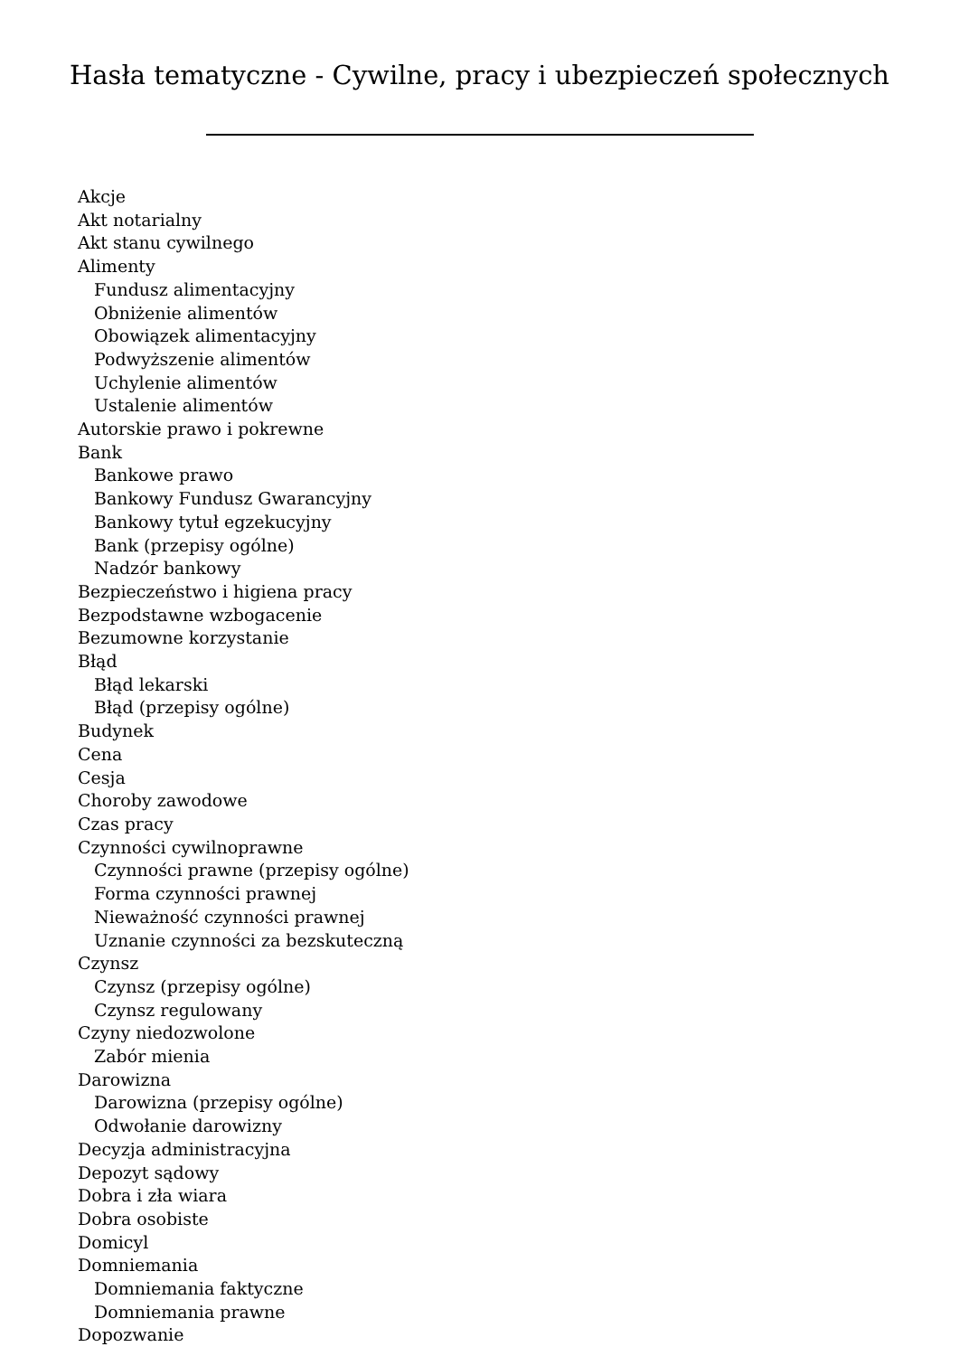Hasła tematyczne - Cywilne, pracy i ubezpieczeń społecznych
Akcje
Akt notarialny
Akt stanu cywilnego
Alimenty
Fundusz alimentacyjny
Obniżenie alimentów
Obowiązek alimentacyjny
Podwyższenie alimentów
Uchylenie alimentów
Ustalenie alimentów
Autorskie prawo i pokrewne
Bank
Bankowe prawo
Bankowy Fundusz Gwarancyjny
Bankowy tytuł egzekucyjny
Bank (przepisy ogólne)
Nadzór bankowy
Bezpieczeństwo i higiena pracy
Bezpodstawne wzbogacenie
Bezumowne korzystanie
Błąd
Błąd lekarski
Błąd (przepisy ogólne)
Budynek
Cena
Cesja
Choroby zawodowe
Czas pracy
Czynności cywilnoprawne
Czynności prawne (przepisy ogólne)
Forma czynności prawnej
Nieważność czynności prawnej
Uznanie czynności za bezskuteczną
Czynsz
Czynsz (przepisy ogólne)
Czynsz regulowany
Czyny niedozwolone
Zabór mienia
Darowizna
Darowizna (przepisy ogólne)
Odwołanie darowizny
Decyzja administracyjna
Depozyt sądowy
Dobra i zła wiara
Dobra osobiste
Domicyl
Domniemania
Domniemania faktyczne
Domniemania prawne
Dopozwanie